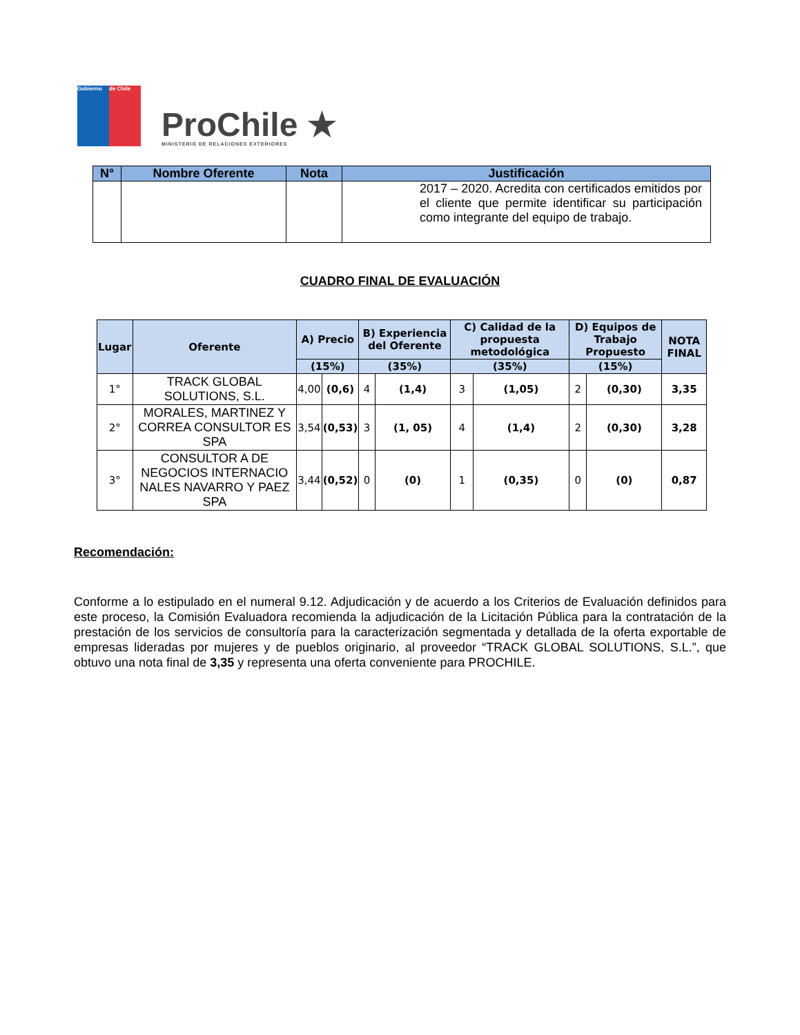Gobierno de Chile
ProChile ★
MINISTERIO DE RELACIONES EXTERIORES
| N° | Nombre Oferente | Nota | Justificación |
| --- | --- | --- | --- |
| | | | 2017 – 2020. Acredita con certificados emitidos por el cliente que permite identificar su participación como integrante del equipo de trabajo. |
CUADRO FINAL DE EVALUACIÓN
| Lugar | Oferente | A) Precio | | B) Experiencia del Oferente | | C) Calidad de la propuesta metodológica | | D) Equipos de Trabajo Propuesto | | NOTA FINAL |
| --- | --- | --- | --- | --- | --- | --- | --- | --- | --- | --- |
| | | (15%) | | (35%) | | (35%) | | (15%) | | |
| 1° | TRACK GLOBAL SOLUTIONS, S.L. | 4,00 | (0,6) | 4 | (1,4) | 3 | (1,05) | 2 | (0,30) | 3,35 |
| 2° | MORALES, MARTINEZ Y CORREA CONSULTOR ES SPA | 3,54 | (0,53) | 3 | (1, 05) | 4 | (1,4) | 2 | (0,30) | 3,28 |
| 3° | CONSULTOR A DE NEGOCIOS INTERNACIO NALES NAVARRO Y PAEZ SPA | 3,44 | (0,52) | 0 | (0) | 1 | (0,35) | 0 | (0) | 0,87 |
Recomendación:
Conforme a lo estipulado en el numeral 9.12. Adjudicación y de acuerdo a los Criterios de Evaluación definidos para este proceso, la Comisión Evaluadora recomienda la adjudicación de la Licitación Pública para la contratación de la prestación de los servicios de consultoría para la caracterización segmentada y detallada de la oferta exportable de empresas lideradas por mujeres y de pueblos originario, al proveedor “TRACK GLOBAL SOLUTIONS, S.L.”, que obtuvo una nota final de 3,35 y representa una oferta conveniente para PROCHILE.